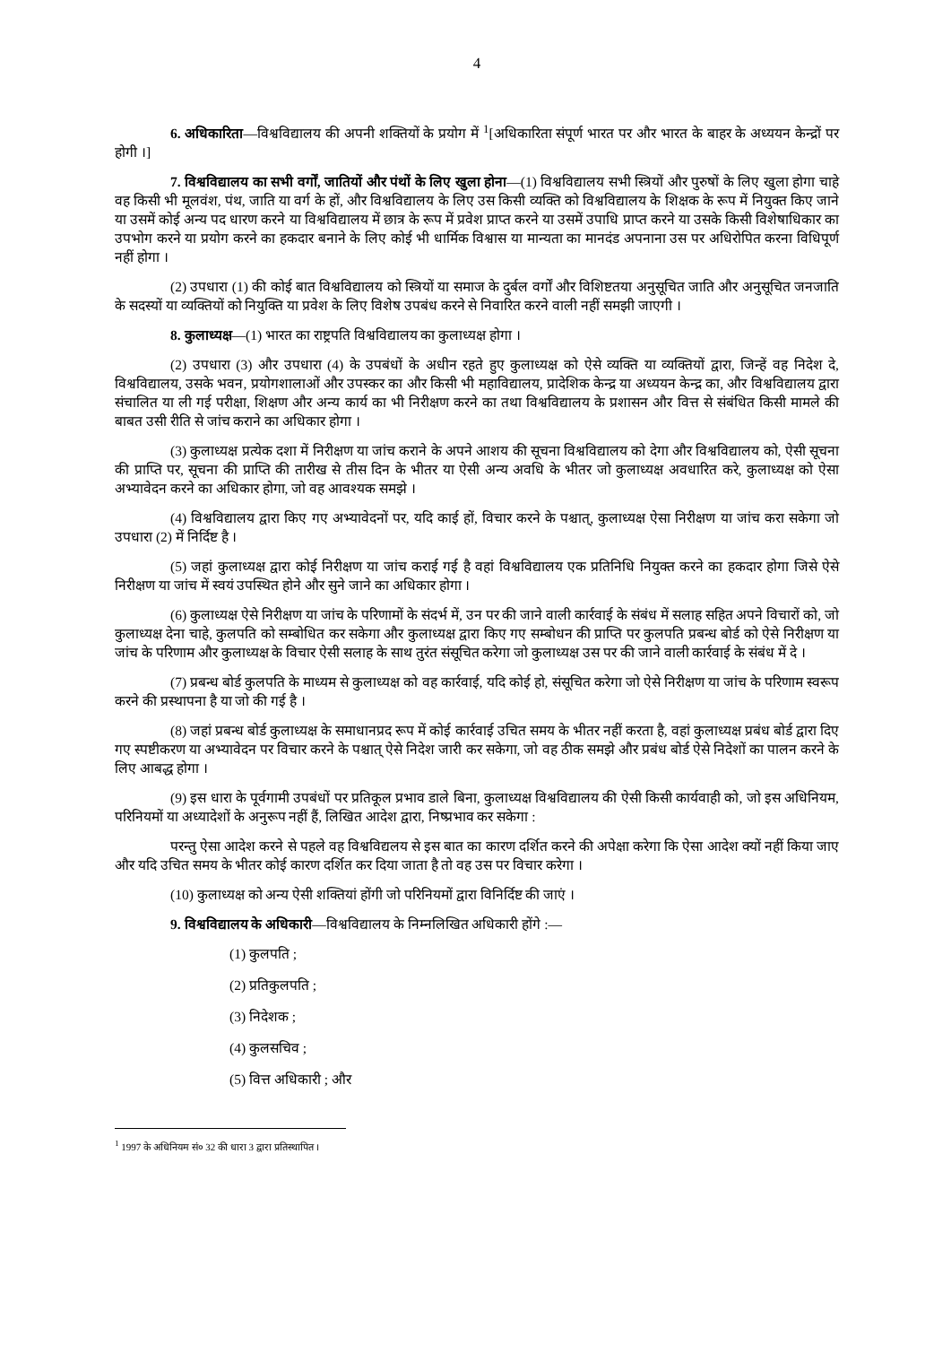4
6. अधिकारिता—विश्वविद्यालय की अपनी शक्तियों के प्रयोग में <sup>1</sup>[अधिकारिता संपूर्ण भारत पर और भारत के बाहर के अध्ययन केन्द्रों पर होगी ।]
7. विश्वविद्यालय का सभी वर्गों, जातियों और पंथों के लिए खुला होना—(1) विश्वविद्यालय सभी स्त्रियों और पुरुषों के लिए खुला होगा चाहे वह किसी भी मूलवंश, पंथ, जाति या वर्ग के हों, और विश्वविद्यालय के लिए उस किसी व्यक्ति को विश्वविद्यालय के शिक्षक के रूप में नियुक्त किए जाने या उसमें कोई अन्य पद धारण करने या विश्वविद्यालय में छात्र के रूप में प्रवेश प्राप्त करने या उसमें उपाधि प्राप्त करने या उसके किसी विशेषाधिकार का उपभोग करने या प्रयोग करने का हकदार बनाने के लिए कोई भी धार्मिक विश्वास या मान्यता का मानदंड अपनाना उस पर अधिरोपित करना विधिपूर्ण नहीं होगा ।
(2) उपधारा (1) की कोई बात विश्वविद्यालय को स्त्रियों या समाज के दुर्बल वर्गों और विशिष्टतया अनुसूचित जाति और अनुसूचित जनजाति के सदस्यों या व्यक्तियों को नियुक्ति या प्रवेश के लिए विशेष उपबंध करने से निवारित करने वाली नहीं समझी जाएगी ।
8. कुलाध्यक्ष—(1) भारत का राष्ट्रपति विश्वविद्यालय का कुलाध्यक्ष होगा ।
(2) उपधारा (3) और उपधारा (4) के उपबंधों के अधीन रहते हुए कुलाध्यक्ष को ऐसे व्यक्ति या व्यक्तियों द्वारा, जिन्हें वह निदेश दे, विश्वविद्यालय, उसके भवन, प्रयोगशालाओं और उपस्कर का और किसी भी महाविद्यालय, प्रादेशिक केन्द्र या अध्ययन केन्द्र का, और विश्वविद्यालय द्वारा संचालित या ली गई परीक्षा, शिक्षण और अन्य कार्य का भी निरीक्षण करने का तथा विश्वविद्यालय के प्रशासन और वित्त से संबंधित किसी मामले की बाबत उसी रीति से जांच कराने का अधिकार होगा ।
(3) कुलाध्यक्ष प्रत्येक दशा में निरीक्षण या जांच कराने के अपने आशय की सूचना विश्वविद्यालय को देगा और विश्वविद्यालय को, ऐसी सूचना की प्राप्ति पर, सूचना की प्राप्ति की तारीख से तीस दिन के भीतर या ऐसी अन्य अवधि के भीतर जो कुलाध्यक्ष अवधारित करे, कुलाध्यक्ष को ऐसा अभ्यावेदन करने का अधिकार होगा, जो वह आवश्यक समझे ।
(4) विश्वविद्यालय द्वारा किए गए अभ्यावेदनों पर, यदि काई हों, विचार करने के पश्चात्, कुलाध्यक्ष ऐसा निरीक्षण या जांच करा सकेगा जो उपधारा (2) में निर्दिष्ट है ।
(5) जहां कुलाध्यक्ष द्वारा कोई निरीक्षण या जांच कराई गई है वहां विश्वविद्यालय एक प्रतिनिधि नियुक्त करने का हकदार होगा जिसे ऐसे निरीक्षण या जांच में स्वयं उपस्थित होने और सुने जाने का अधिकार होगा ।
(6) कुलाध्यक्ष ऐसे निरीक्षण या जांच के परिणामों के संदर्भ में, उन पर की जाने वाली कार्रवाई के संबंध में सलाह सहित अपने विचारों को, जो कुलाध्यक्ष देना चाहे, कुलपति को सम्बोधित कर सकेगा और कुलाध्यक्ष द्वारा किए गए सम्बोधन की प्राप्ति पर कुलपति प्रबन्ध बोर्ड को ऐसे निरीक्षण या जांच के परिणाम और कुलाध्यक्ष के विचार ऐसी सलाह के साथ तुरंत संसूचित करेगा जो कुलाध्यक्ष उस पर की जाने वाली कार्रवाई के संबंध में दे ।
(7) प्रबन्ध बोर्ड कुलपति के माध्यम से कुलाध्यक्ष को वह कार्रवाई, यदि कोई हो, संसूचित करेगा जो ऐसे निरीक्षण या जांच के परिणाम स्वरूप करने की प्रस्थापना है या जो की गई है ।
(8) जहां प्रबन्ध बोर्ड कुलाध्यक्ष के समाधानप्रद रूप में कोई कार्रवाई उचित समय के भीतर नहीं करता है, वहां कुलाध्यक्ष प्रबंध बोर्ड द्वारा दिए गए स्पष्टीकरण या अभ्यावेदन पर विचार करने के पश्चात् ऐसे निदेश जारी कर सकेगा, जो वह ठीक समझे और प्रबंध बोर्ड ऐसे निदेशों का पालन करने के लिए आबद्ध होगा ।
(9) इस धारा के पूर्वगामी उपबंधों पर प्रतिकूल प्रभाव डाले बिना, कुलाध्यक्ष विश्वविद्यालय की ऐसी किसी कार्यवाही को, जो इस अधिनियम, परिनियमों या अध्यादेशों के अनुरूप नहीं हैं, लिखित आदेश द्वारा, निष्प्रभाव कर सकेगा :
परन्तु ऐसा आदेश करने से पहले वह विश्वविद्यलय से इस बात का कारण दर्शित करने की अपेक्षा करेगा कि ऐसा आदेश क्यों नहीं किया जाए और यदि उचित समय के भीतर कोई कारण दर्शित कर दिया जाता है तो वह उस पर विचार करेगा ।
(10) कुलाध्यक्ष को अन्य ऐसी शक्तियां होंगी जो परिनियमों द्वारा विनिर्दिष्ट की जाएं ।
9. विश्वविद्यालय के अधिकारी—विश्वविद्यालय के निम्नलिखित अधिकारी होंगे :—
(1) कुलपति ;
(2) प्रतिकुलपति ;
(3) निदेशक ;
(4) कुलसचिव ;
(5) वित्त अधिकारी ; और
<sup>1</sup> 1997 के अधिनियम सं० 32 की धारा 3 द्वारा प्रतिस्थापित ।